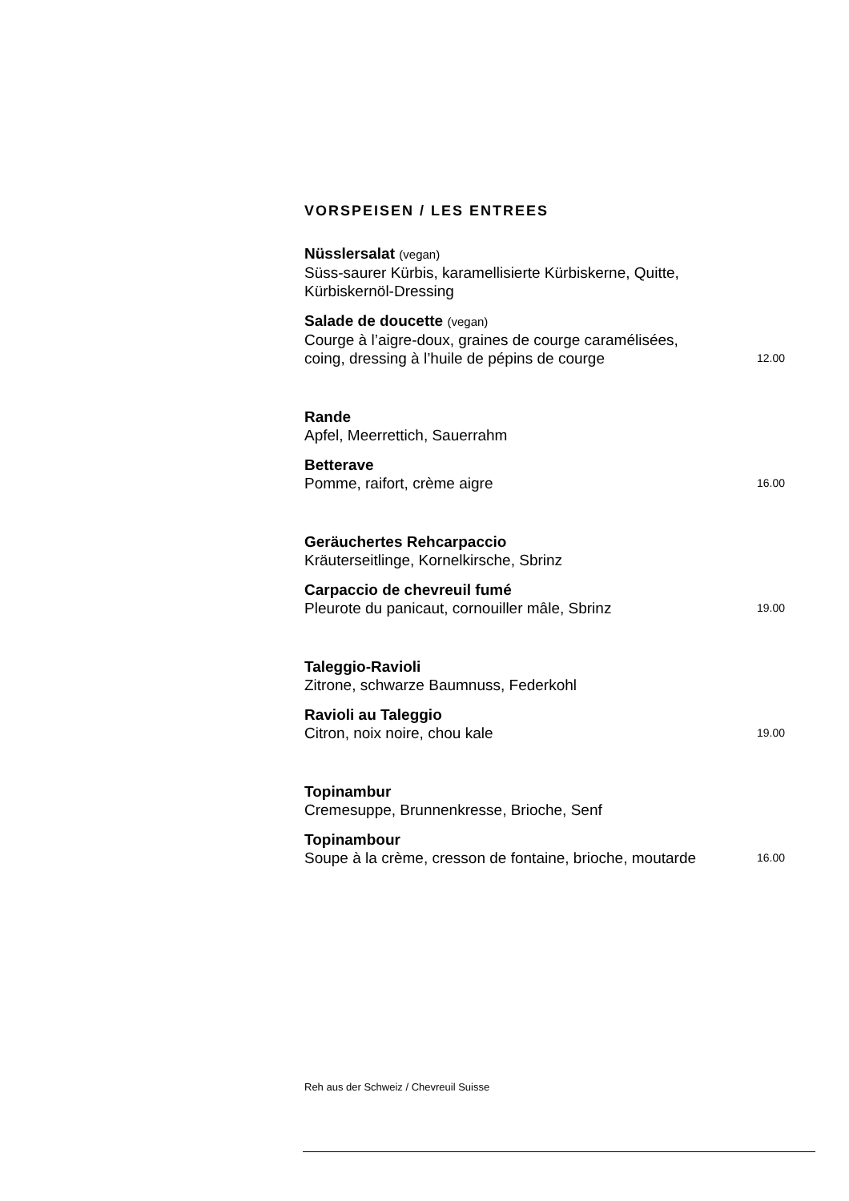VORSPEISEN / LES ENTREES
Nüsslersalat (vegan)
Süss-saurer Kürbis, karamellisierte Kürbiskerne, Quitte,
Kürbiskernöl-Dressing
Salade de doucette (vegan)
Courge à l’aigre-doux, graines de courge caramélisées,
coing, dressing à l’huile de pépins de courge 12.00
Rande
Apfel, Meerrettich, Sauerrahm
Betterave
Pomme, raifort, crème aigre 16.00
Geräuchertes Rehcarpaccio
Kräuterseitlinge, Kornelkirsche, Sbrinz
Carpaccio de chevreuil fumé
Pleurote du panicaut, cornouiller mâle, Sbrinz 19.00
Taleggio-Ravioli
Zitrone, schwarze Baumnuss, Federkohl
Ravioli au Taleggio
Citron, noix noire, chou kale 19.00
Topinambur
Cremesuppe, Brunnenkresse, Brioche, Senf
Topinambour
Soupe à la crème, cresson de fontaine, brioche, moutarde 16.00
Reh aus der Schweiz / Chevreuil Suisse